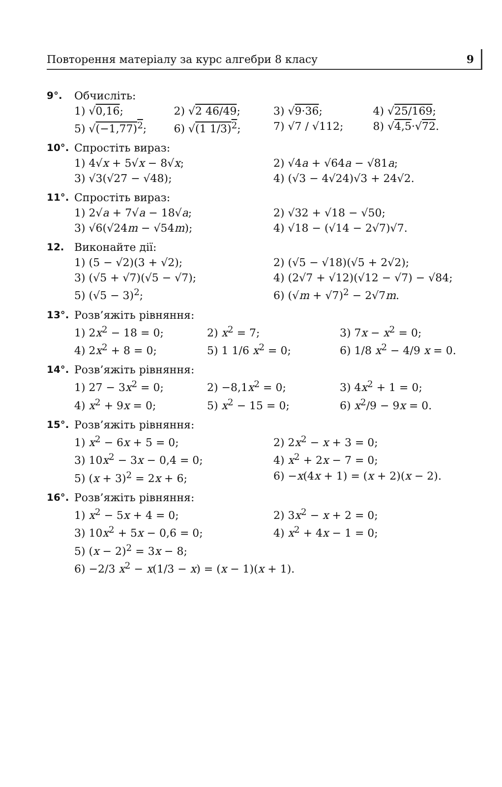Повторення матеріалу за курс алгебри 8 класу 9
9°. Обчисліть:
1) √0,16; 2) √2 46/49; 3) √9·36; 4) √25/169;
5) √(−1,77)<sup>2</sup>; 6) √(1 1/3)<sup>2</sup>; 7) √7 / √112; 8) √4,5·√72.
10°. Спростіть вираз:
1) 4√x + 5√x − 8√x; 2) √4a + √64a − √81a;
3) √3(√27 − √48); 4) (√3 − 4√24)√3 + 24√2.
11°. Спростіть вираз:
1) 2√a + 7√a − 18√a; 2) √32 + √18 − √50;
3) √6(√24m − √54m); 4) √18 − (√14 − 2√7)√7.
12. Виконайте дії:
1) (5 − √2)(3 + √2); 2) (√5 − √18)(√5 + 2√2);
3) (√5 + √7)(√5 − √7); 4) (2√7 + √12)(√12 − √7) − √84;
5) (√5 − 3)<sup>2</sup>; 6) (√m + √7)<sup>2</sup> − 2√7m.
13°. Розв’яжіть рівняння:
1) 2x<sup>2</sup> − 18 = 0; 2) x<sup>2</sup> = 7; 3) 7x − x<sup>2</sup> = 0;
4) 2x<sup>2</sup> + 8 = 0; 5) 1 1/6 x<sup>2</sup> = 0; 6) 1/8 x<sup>2</sup> − 4/9 x = 0.
14°. Розв’яжіть рівняння:
1) 27 − 3x<sup>2</sup> = 0; 2) −8,1x<sup>2</sup> = 0; 3) 4x<sup>2</sup> + 1 = 0;
4) x<sup>2</sup> + 9x = 0; 5) x<sup>2</sup> − 15 = 0; 6) x<sup>2</sup>/9 − 9x = 0.
15°. Розв’яжіть рівняння:
1) x<sup>2</sup> − 6x + 5 = 0; 2) 2x<sup>2</sup> − x + 3 = 0;
3) 10x<sup>2</sup> − 3x − 0,4 = 0; 4) x<sup>2</sup> + 2x − 7 = 0;
5) (x + 3)<sup>2</sup> = 2x + 6; 6) −x(4x + 1) = (x + 2)(x − 2).
16°. Розв’яжіть рівняння:
1) x<sup>2</sup> − 5x + 4 = 0; 2) 3x<sup>2</sup> − x + 2 = 0;
3) 10x<sup>2</sup> + 5x − 0,6 = 0; 4) x<sup>2</sup> + 4x − 1 = 0;
5) (x − 2)<sup>2</sup> = 3x − 8;
6) −2/3 x<sup>2</sup> − x(1/3 − x) = (x − 1)(x + 1).